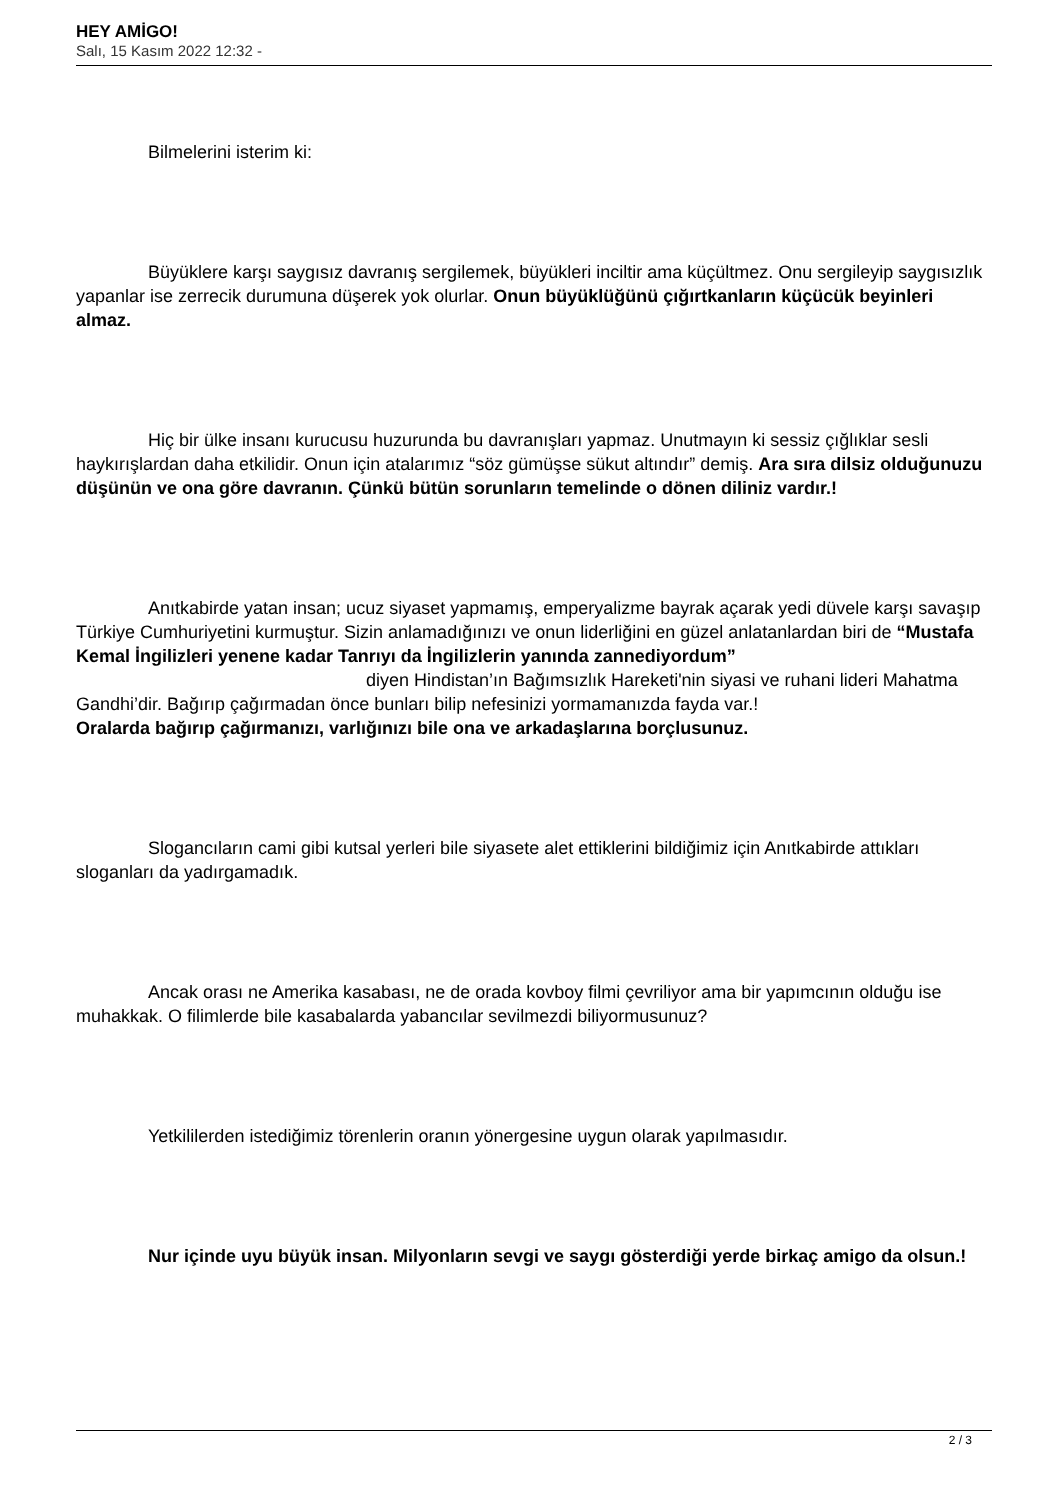HEY AMİGO!
Salı, 15 Kasım 2022 12:32 -
Bilmelerini isterim ki:
Büyüklere karşı saygısız davranış sergilemek, büyükleri inciltir ama küçültmez. Onu sergileyip saygısızlık yapanlar ise zerrecik durumuna düşerek yok olurlar. Onun büyüklüğünü çığırtkanların küçücük beyinleri almaz.
Hiç bir ülke insanı kurucusu huzurunda bu davranışları yapmaz. Unutmayın ki sessiz çığlıklar sesli haykırışlardan daha etkilidir. Onun için atalarımız “söz gümüşse sükut altındır” demiş. Ara sıra dilsiz olduğunuzu düşünün ve ona göre davranın. Çünkü bütün sorunların temelinde o dönen diliniz vardır.!
Anıtkabirde yatan insan; ucuz siyaset yapmamış, emperyalizme bayrak açarak yedi düvele karşı savaşıp Türkiye Cumhuriyetini kurmuştur. Sizin anlamadığınızı ve onun liderliğini en güzel anlatanlardan biri de “Mustafa Kemal İngilizleri yenene kadar Tanrıyı da İngilizlerin yanında zannediyordum” diyen Hindistan’ın Bağımsızlık Hareketi'nin siyasi ve ruhani lideri Mahatma Gandhi’dir. Bağırıp çağırmadan önce bunları bilip nefesinizi yormamanızda fayda var.!
Oralarda bağırıp çağırmanızı, varlığınızı bile ona ve arkadaşlarına borçlusunuz.
Slogancıların cami gibi kutsal yerleri bile siyasete alet ettiklerini bildiğimiz için Anıtkabirde attıkları sloganları da yadırgamadık.
Ancak orası ne Amerika kasabası, ne de orada kovboy filmi çevriliyor ama bir yapımcının olduğu ise muhakkak. O filimlerde bile kasabalarda yabancılar sevilmezdi biliyormusunuz?
Yetkililerden istediğimiz törenlerin oranın yönergesine uygun olarak yapılmasıdır.
Nur içinde uyu büyük insan. Milyonların sevgi ve saygı gösterdiği yerde birkaç amigo da olsun.!
2 / 3